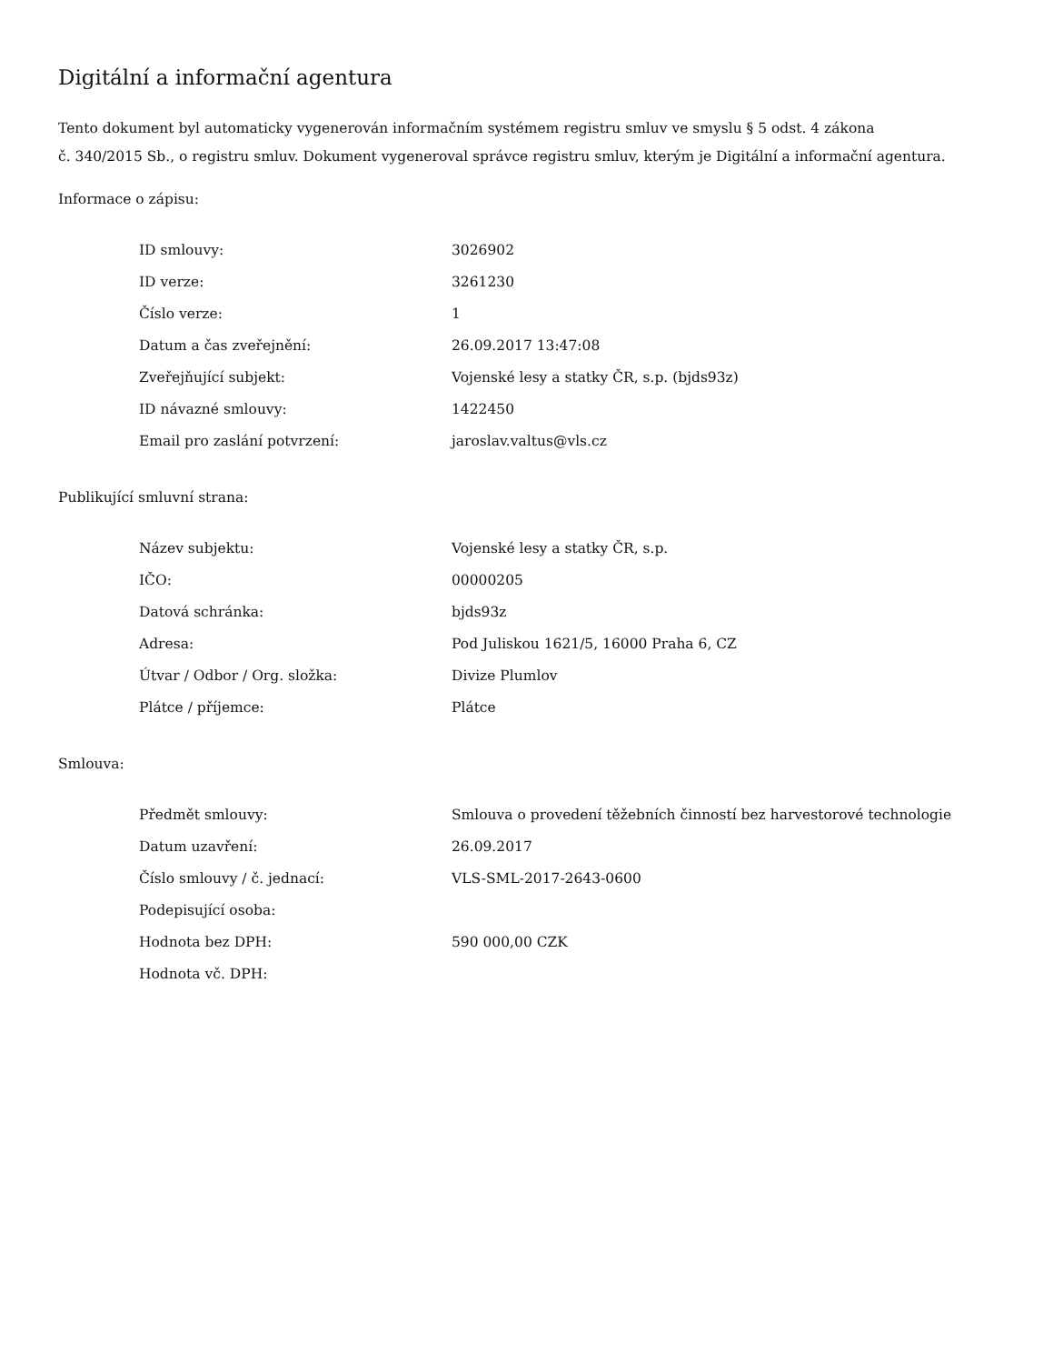Digitální a informační agentura
Tento dokument byl automaticky vygenerován informačním systémem registru smluv ve smyslu § 5 odst. 4 zákona
č. 340/2015 Sb., o registru smluv. Dokument vygeneroval správce registru smluv, kterým je Digitální a informační agentura.
Informace o zápisu:
| ID smlouvy: | 3026902 |
| ID verze: | 3261230 |
| Číslo verze: | 1 |
| Datum a čas zveřejnění: | 26.09.2017 13:47:08 |
| Zveřejňující subjekt: | Vojenské lesy a statky ČR, s.p. (bjds93z) |
| ID návazné smlouvy: | 1422450 |
| Email pro zaslání potvrzení: | jaroslav.valtus@vls.cz |
Publikující smluvní strana:
| Název subjektu: | Vojenské lesy a statky ČR, s.p. |
| IČO: | 00000205 |
| Datová schránka: | bjds93z |
| Adresa: | Pod Juliskou 1621/5, 16000 Praha 6, CZ |
| Útvar / Odbor / Org. složka: | Divize Plumlov |
| Plátce / příjemce: | Plátce |
Smlouva:
| Předmět smlouvy: | Smlouva o provedení těžebních činností bez harvestorové technologie |
| Datum uzavření: | 26.09.2017 |
| Číslo smlouvy / č. jednací: | VLS-SML-2017-2643-0600 |
| Podepisující osoba: | |
| Hodnota bez DPH: | 590 000,00 CZK |
| Hodnota vč. DPH: | |